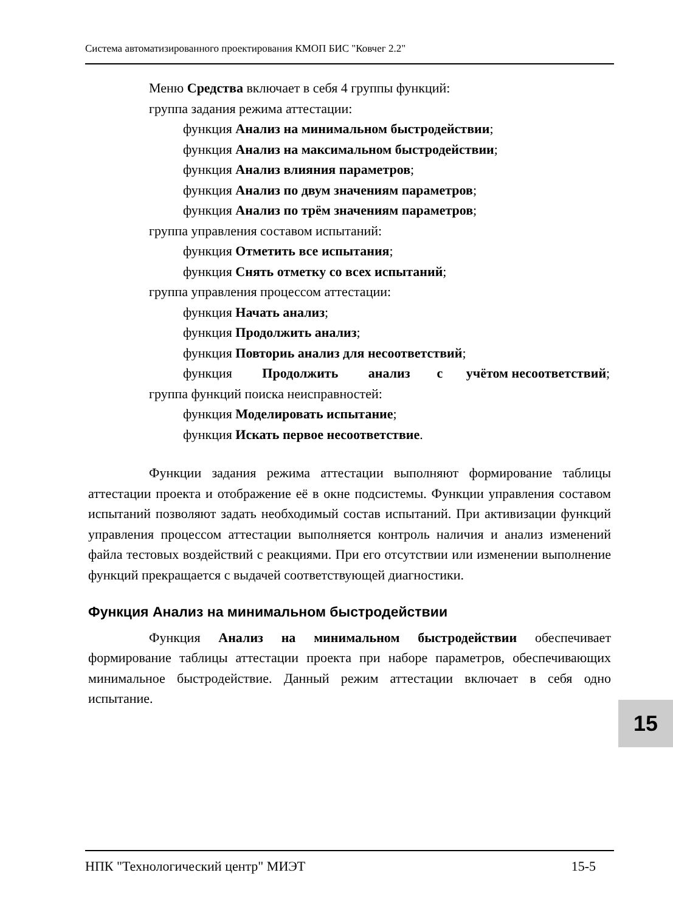Система автоматизированного проектирования КМОП БИС "Ковчег 2.2"
Меню Средства включает в себя 4 группы функций:
группа задания режима аттестации:
функция Анализ на минимальном быстродействии;
функция Анализ на максимальном быстродействии;
функция Анализ влияния параметров;
функция Анализ по двум значениям параметров;
функция Анализ по трём значениям параметров;
группа управления составом испытаний:
функция Отметить все испытания;
функция Снять отметку со всех испытаний;
группа управления процессом аттестации:
функция Начать анализ;
функция Продолжить анализ;
функция Повториь анализ для несоответствий;
функция Продолжить анализ с учётом несоответствий;
группа функций поиска неисправностей:
функция Моделировать испытание;
функция Искать первое несоответствие.
Функции задания режима аттестации выполняют формирование таблицы аттестации проекта и отображение её в окне подсистемы. Функции управления составом испытаний позволяют задать необходимый состав испытаний. При активизации функций управления процессом аттестации выполняется контроль наличия и анализ изменений файла тестовых воздействий с реакциями. При его отсутствии или изменении выполнение функций прекращается с выдачей соответствующей диагностики.
Функция Анализ на минимальном быстродействии
Функция Анализ на минимальном быстродействии обеспечивает формирование таблицы аттестации проекта при наборе параметров, обеспечивающих минимальное быстродействие. Данный режим аттестации включает в себя одно испытание.
15
НПК "Технологический центр" МИЭТ 15-5